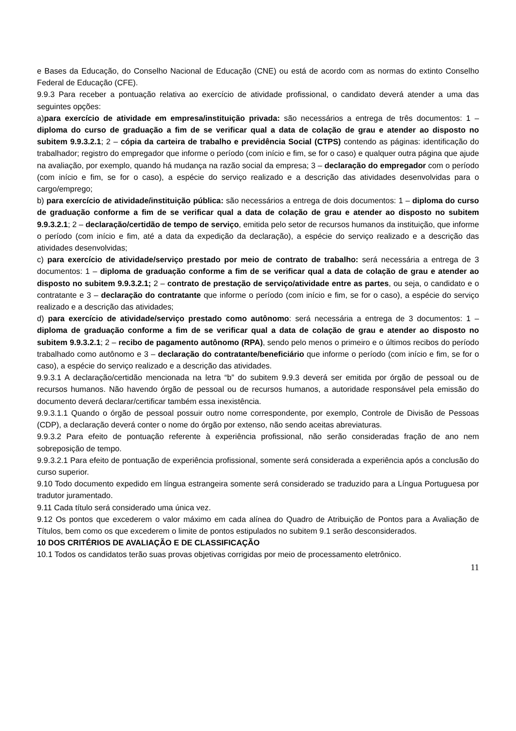e Bases da Educação, do Conselho Nacional de Educação (CNE) ou está de acordo com as normas do extinto Conselho Federal de Educação (CFE).
9.9.3 Para receber a pontuação relativa ao exercício de atividade profissional, o candidato deverá atender a uma das seguintes opções:
a)para exercício de atividade em empresa/instituição privada: são necessários a entrega de três documentos: 1 – diploma do curso de graduação a fim de se verificar qual a data de colação de grau e atender ao disposto no subitem 9.9.3.2.1; 2 – cópia da carteira de trabalho e previdência Social (CTPS) contendo as páginas: identificação do trabalhador; registro do empregador que informe o período (com início e fim, se for o caso) e qualquer outra página que ajude na avaliação, por exemplo, quando há mudança na razão social da empresa; 3 – declaração do empregador com o período (com início e fim, se for o caso), a espécie do serviço realizado e a descrição das atividades desenvolvidas para o cargo/emprego;
b) para exercício de atividade/instituição pública: são necessários a entrega de dois documentos: 1 – diploma do curso de graduação conforme a fim de se verificar qual a data de colação de grau e atender ao disposto no subitem 9.9.3.2.1; 2 – declaração/certidão de tempo de serviço, emitida pelo setor de recursos humanos da instituição, que informe o período (com início e fim, até a data da expedição da declaração), a espécie do serviço realizado e a descrição das atividades desenvolvidas;
c) para exercício de atividade/serviço prestado por meio de contrato de trabalho: será necessária a entrega de 3 documentos: 1 – diploma de graduação conforme a fim de se verificar qual a data de colação de grau e atender ao disposto no subitem 9.9.3.2.1; 2 – contrato de prestação de serviço/atividade entre as partes, ou seja, o candidato e o contratante e 3 – declaração do contratante que informe o período (com início e fim, se for o caso), a espécie do serviço realizado e a descrição das atividades;
d) para exercício de atividade/serviço prestado como autônomo: será necessária a entrega de 3 documentos: 1 – diploma de graduação conforme a fim de se verificar qual a data de colação de grau e atender ao disposto no subitem 9.9.3.2.1; 2 – recibo de pagamento autônomo (RPA), sendo pelo menos o primeiro e o últimos recibos do período trabalhado como autônomo e 3 – declaração do contratante/beneficiário que informe o período (com início e fim, se for o caso), a espécie do serviço realizado e a descrição das atividades.
9.9.3.1 A declaração/certidão mencionada na letra “b” do subitem 9.9.3 deverá ser emitida por órgão de pessoal ou de recursos humanos. Não havendo órgão de pessoal ou de recursos humanos, a autoridade responsável pela emissão do documento deverá declarar/certificar também essa inexistência.
9.9.3.1.1 Quando o órgão de pessoal possuir outro nome correspondente, por exemplo, Controle de Divisão de Pessoas (CDP), a declaração deverá conter o nome do órgão por extenso, não sendo aceitas abreviaturas.
9.9.3.2 Para efeito de pontuação referente à experiência profissional, não serão consideradas fração de ano nem sobreposição de tempo.
9.9.3.2.1 Para efeito de pontuação de experiência profissional, somente será considerada a experiência após a conclusão do curso superior.
9.10 Todo documento expedido em língua estrangeira somente será considerado se traduzido para a Língua Portuguesa por tradutor juramentado.
9.11 Cada título será considerado uma única vez.
9.12 Os pontos que excederem o valor máximo em cada alínea do Quadro de Atribuição de Pontos para a Avaliação de Títulos, bem como os que excederem o limite de pontos estipulados no subitem 9.1 serão desconsiderados.
10 DOS CRITÉRIOS DE AVALIAÇÃO E DE CLASSIFICAÇÃO
10.1 Todos os candidatos terão suas provas objetivas corrigidas por meio de processamento eletrônico.
11